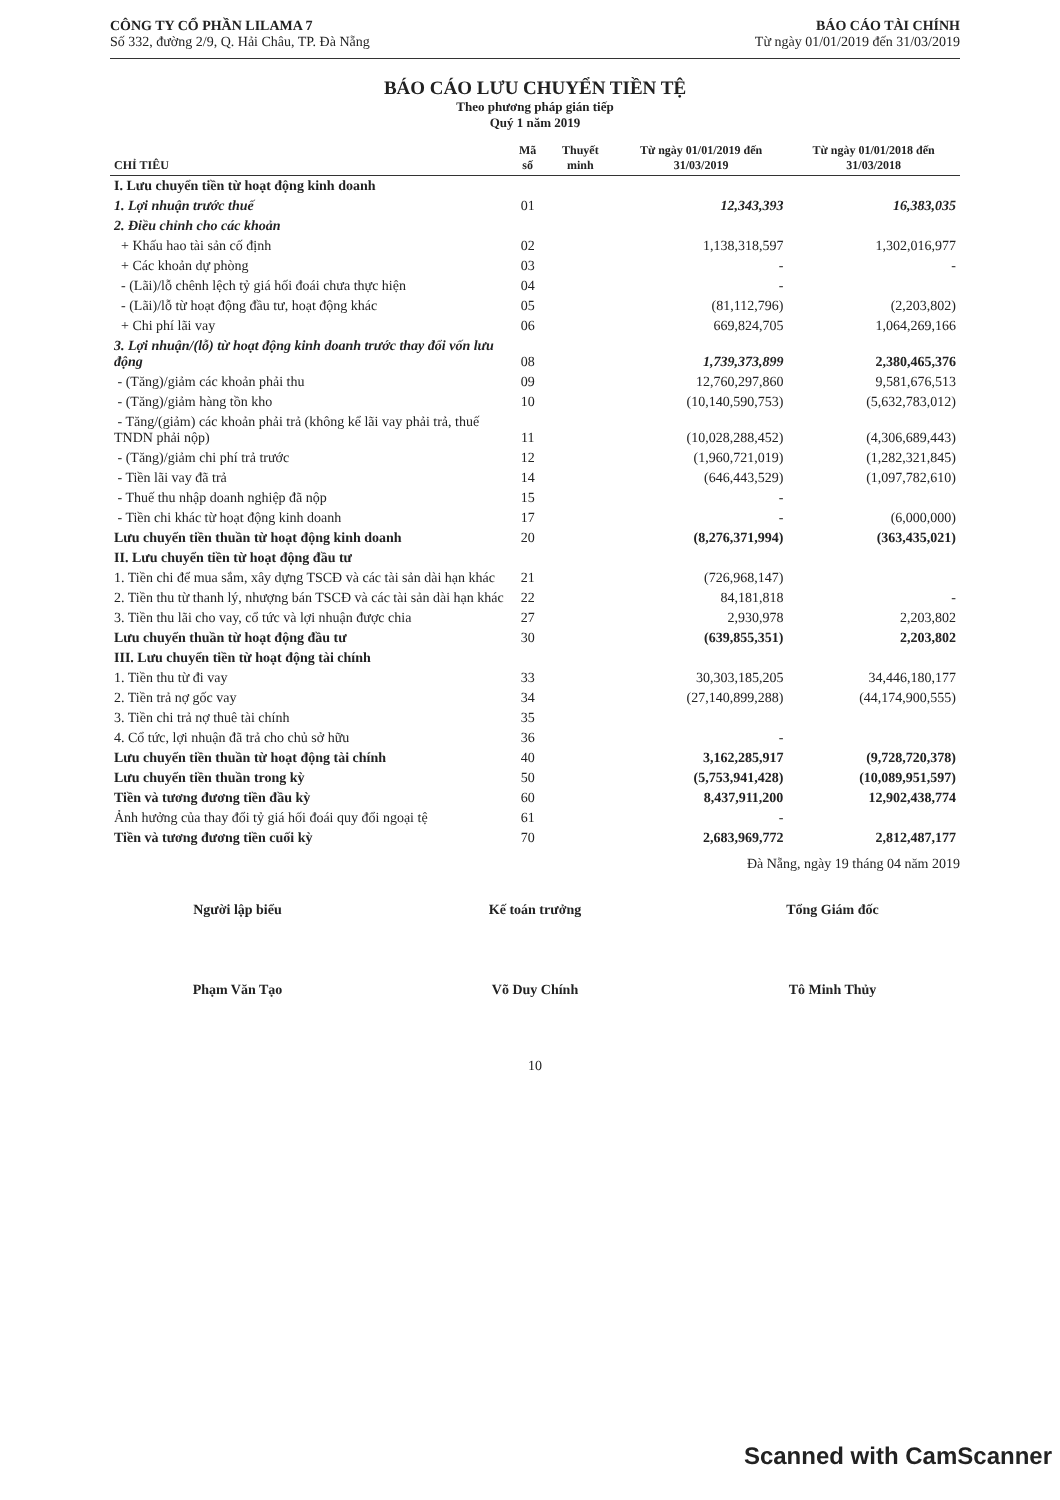CÔNG TY CỔ PHẦN LILAMA 7
Số 332, đường 2/9, Q. Hải Châu, TP. Đà Nẵng
BÁO CÁO TÀI CHÍNH
Từ ngày 01/01/2019 đến 31/03/2019
BÁO CÁO LƯU CHUYỂN TIỀN TỆ
Theo phương pháp gián tiếp
Quý 1 năm 2019
| CHỈ TIÊU | Mã số | Thuyết minh | Từ ngày 01/01/2019 đến 31/03/2019 | Từ ngày 01/01/2018 đến 31/03/2018 |
| --- | --- | --- | --- | --- |
| I. Lưu chuyển tiền từ hoạt động kinh doanh | | | | |
| 1. Lợi nhuận trước thuế | 01 | | 12,343,393 | 16,383,035 |
| 2. Điều chỉnh cho các khoản | | | | |
| + Khấu hao tài sản cố định | 02 | | 1,138,318,597 | 1,302,016,977 |
| + Các khoản dự phòng | 03 | | - | - |
| - (Lãi)/lỗ chênh lệch tỷ giá hối đoái chưa thực hiện | 04 | | - | |
| - (Lãi)/lỗ từ hoạt động đầu tư, hoạt động khác | 05 | | (81,112,796) | (2,203,802) |
| + Chi phí lãi vay | 06 | | 669,824,705 | 1,064,269,166 |
| 3. Lợi nhuận/(lỗ) từ hoạt động kinh doanh trước thay đổi vốn lưu động | 08 | | 1,739,373,899 | 2,380,465,376 |
| - (Tăng)/giảm các khoản phải thu | 09 | | 12,760,297,860 | 9,581,676,513 |
| - (Tăng)/giảm hàng tồn kho | 10 | | (10,140,590,753) | (5,632,783,012) |
| - Tăng/(giảm) các khoản phải trả (không kể lãi vay phải trả, thuế TNDN phải nộp) | 11 | | (10,028,288,452) | (4,306,689,443) |
| - (Tăng)/giảm chi phí trả trước | 12 | | (1,960,721,019) | (1,282,321,845) |
| - Tiền lãi vay đã trả | 14 | | (646,443,529) | (1,097,782,610) |
| - Thuế thu nhập doanh nghiệp đã nộp | 15 | | - | |
| - Tiền chi khác từ hoạt động kinh doanh | 17 | | - | (6,000,000) |
| Lưu chuyển tiền thuần từ hoạt động kinh doanh | 20 | | (8,276,371,994) | (363,435,021) |
| II. Lưu chuyển tiền từ hoạt động đầu tư | | | | |
| 1. Tiền chi để mua sắm, xây dựng TSCĐ và các tài sản dài hạn khác | 21 | | (726,968,147) | |
| 2. Tiền thu từ thanh lý, nhượng bán TSCĐ và các tài sản dài hạn khác | 22 | | 84,181,818 | - |
| 3. Tiền thu lãi cho vay, cổ tức và lợi nhuận được chia | 27 | | 2,930,978 | 2,203,802 |
| Lưu chuyển thuần từ hoạt động đầu tư | 30 | | (639,855,351) | 2,203,802 |
| III. Lưu chuyển tiền từ hoạt động tài chính | | | | |
| 1. Tiền thu từ đi vay | 33 | | 30,303,185,205 | 34,446,180,177 |
| 2. Tiền trả nợ gốc vay | 34 | | (27,140,899,288) | (44,174,900,555) |
| 3. Tiền chi trả nợ thuê tài chính | 35 | | | |
| 4. Cổ tức, lợi nhuận đã trả cho chủ sở hữu | 36 | | - | |
| Lưu chuyển tiền thuần từ hoạt động tài chính | 40 | | 3,162,285,917 | (9,728,720,378) |
| Lưu chuyển tiền thuần trong kỳ | 50 | | (5,753,941,428) | (10,089,951,597) |
| Tiền và tương đương tiền đầu kỳ | 60 | | 8,437,911,200 | 12,902,438,774 |
| Ảnh hưởng của thay đổi tỷ giá hối đoái quy đổi ngoại tệ | 61 | | - | |
| Tiền và tương đương tiền cuối kỳ | 70 | | 2,683,969,772 | 2,812,487,177 |
Đà Nẵng, ngày 19 tháng 04 năm 2019
Người lập biểu
Phạm Văn Tạo
Kế toán trưởng
Võ Duy Chính
Tổng Giám đốc
Tô Minh Thủy
10
Scanned with CamScanner